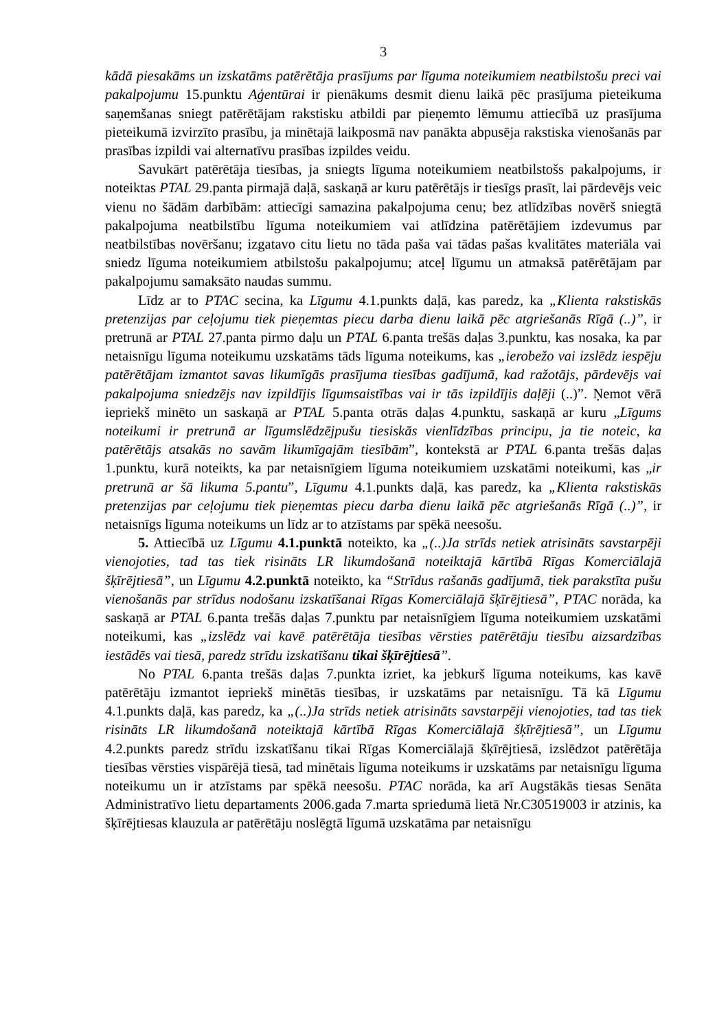3
kādā piesakāms un izskatāms patērētāja prasījums par līguma noteikumiem neatbilstošu preci vai pakalpojumu 15.punktu Aģentūrai ir pienākums desmit dienu laikā pēc prasījuma pieteikuma saņemšanas sniegt patērētājam rakstisku atbildi par pieņemto lēmumu attiecībā uz prasījuma pieteikumā izvirzīto prasību, ja minētajā laikposmā nav panākta abpusēja rakstiska vienošanās par prasības izpildi vai alternatīvu prasības izpildes veidu.
Savukārt patērētāja tiesības, ja sniegts līguma noteikumiem neatbilstošs pakalpojums, ir noteiktas PTAL 29.panta pirmajā daļā, saskaņā ar kuru patērētājs ir tiesīgs prasīt, lai pārdevējs veic vienu no šādām darbībām: attiecīgi samazina pakalpojuma cenu; bez atlīdzības novērš sniegtā pakalpojuma neatbilstību līguma noteikumiem vai atlīdzina patērētājiem izdevumus par neatbilstības novēršanu; izgatavo citu lietu no tāda paša vai tādas pašas kvalitātes materiāla vai sniedz līguma noteikumiem atbilstošu pakalpojumu; atceļ līgumu un atmaksā patērētājam par pakalpojumu samaksāto naudas summu.
Līdz ar to PTAC secina, ka Līgumu 4.1.punkts daļā, kas paredz, ka „Klienta rakstiskās pretenzijas par ceļojumu tiek pieņemtas piecu darba dienu laikā pēc atgriešanās Rīgā (..)”, ir pretrunā ar PTAL 27.panta pirmo daļu un PTAL 6.panta trešās daļas 3.punktu, kas nosaka, ka par netaisnīgu līguma noteikumu uzskatāms tāds līguma noteikums, kas „ierobežo vai izslēdz iespēju patērētājam izmantot savas likumīgās prasījuma tiesības gadījumā, kad ražotājs, pārdevējs vai pakalpojuma sniedzējs nav izpildījis līgumsaistības vai ir tās izpildījis daļēji (..)”. Ņemot vērā iepriekš minēto un saskaņā ar PTAL 5.panta otrās daļas 4.punktu, saskaņā ar kuru „Līgums noteikumi ir pretrunā ar līgumslēdzējpušu tiesiskās vienlīdzības principu, ja tie noteic, ka patērētājs atsakās no savām likumīgajām tiesībām”, kontekstā ar PTAL 6.panta trešās daļas 1.punktu, kurā noteikts, ka par netaisnīgiem līguma noteikumiem uzskatāmi noteikumi, kas „ir pretrunā ar šā likuma 5.pantu”, Līgumu 4.1.punkts daļā, kas paredz, ka „Klienta rakstiskās pretenzijas par ceļojumu tiek pieņemtas piecu darba dienu laikā pēc atgriešanās Rīgā (..)”, ir netaisnīgs līguma noteikums un līdz ar to atzīstams par spēkā neesošu.
5. Attiecībā uz Līgumu 4.1.punktā noteikto, ka „(..)Ja strīds netiek atrisināts savstarpēji vienojoties, tad tas tiek risināts LR likumdošanā noteiktajā kārtībā Rīgas Komerciālajā šķīrējtiesā”, un Līgumu 4.2.punktā noteikto, ka “Strīdus rašanās gadījumā, tiek parakstīta pušu vienošanās par strīdus nodošanu izskatīšanai Rīgas Komerciālajā šķīrējtiesā”, PTAC norāda, ka saskaņā ar PTAL 6.panta trešās daļas 7.punktu par netaisnīgiem līguma noteikumiem uzskatāmi noteikumi, kas „izslēdz vai kavē patērētāja tiesības vērsties patērētāju tiesību aizsardzības iestādēs vai tiesā, paredz strīdu izskatīšanu tikai šķīrējtiesā”.
No PTAL 6.panta trešās daļas 7.punkta izriet, ka jebkurš līguma noteikums, kas kavē patērētāju izmantot iepriekš minētās tiesības, ir uzskatāms par netaisnīgu. Tā kā Līgumu 4.1.punkts daļā, kas paredz, ka „(..)Ja strīds netiek atrisināts savstarpēji vienojoties, tad tas tiek risināts LR likumdošanā noteiktajā kārtībā Rīgas Komerciālajā šķīrējtiesā”, un Līgumu 4.2.punkts paredz strīdu izskatīšanu tikai Rīgas Komerciālajā šķīrējtiesā, izslēdzot patērētāja tiesības vērsties vispārējā tiesā, tad minētais līguma noteikums ir uzskatāms par netaisnīgu līguma noteikumu un ir atzīstams par spēkā neesošu. PTAC norāda, ka arī Augstākās tiesas Senāta Administratīvo lietu departaments 2006.gada 7.marta spriedumā lietā Nr.C30519003 ir atzinis, ka šķīrējtiesas klauzula ar patērētāju noslēgtā līgumā uzskatāma par netaisnīgu